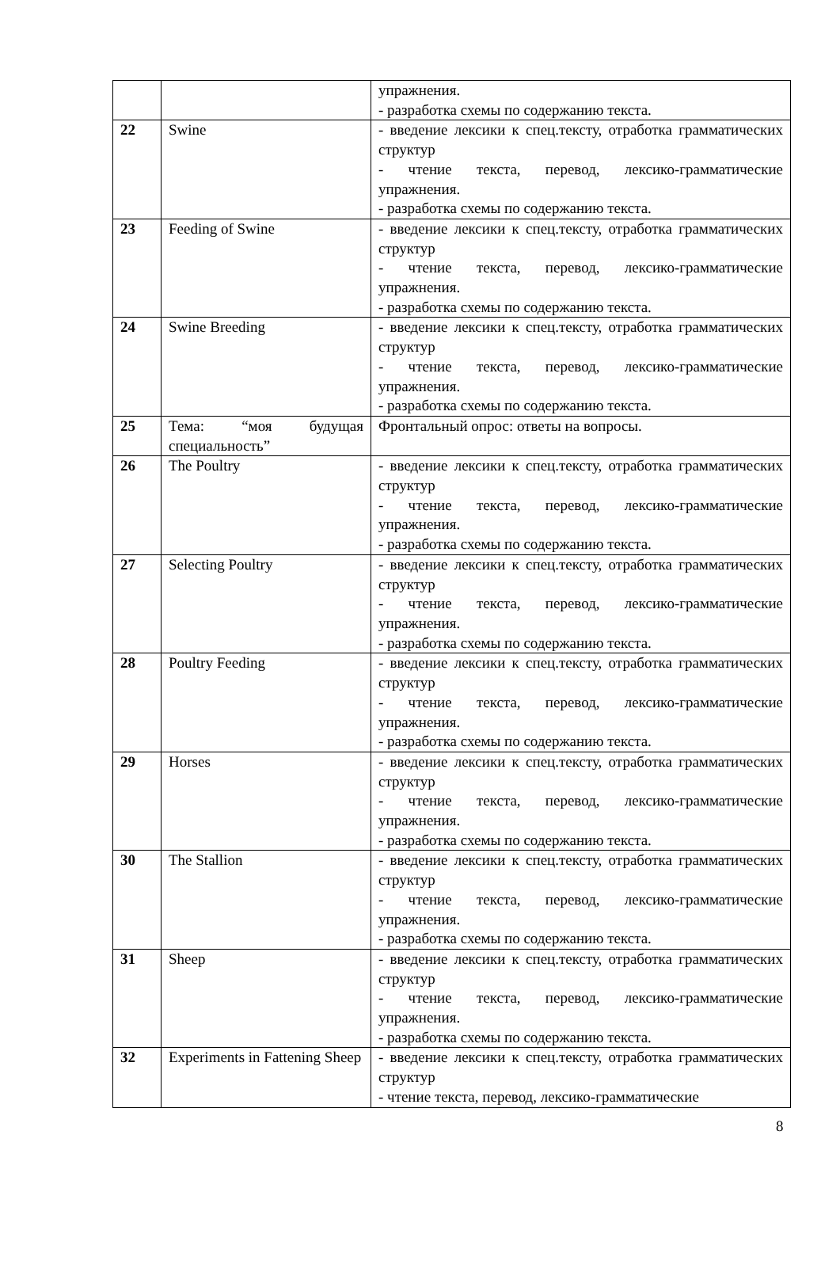| | | упражнения. - разработка схемы по содержанию текста. |
| 22 | Swine | - введение лексики к спец.тексту, отработка грамматических структур - чтение текста, перевод, лексико-грамматические упражнения. - разработка схемы по содержанию текста. |
| 23 | Feeding of Swine | - введение лексики к спец.тексту, отработка грамматических структур - чтение текста, перевод, лексико-грамматические упражнения. - разработка схемы по содержанию текста. |
| 24 | Swine Breeding | - введение лексики к спец.тексту, отработка грамматических структур - чтение текста, перевод, лексико-грамматические упражнения. - разработка схемы по содержанию текста. |
| 25 | Тема: “моя будущая специальность” | Фронтальный опрос: ответы на вопросы. |
| 26 | The Poultry | - введение лексики к спец.тексту, отработка грамматических структур - чтение текста, перевод, лексико-грамматические упражнения. - разработка схемы по содержанию текста. |
| 27 | Selecting Poultry | - введение лексики к спец.тексту, отработка грамматических структур - чтение текста, перевод, лексико-грамматические упражнения. - разработка схемы по содержанию текста. |
| 28 | Poultry Feeding | - введение лексики к спец.тексту, отработка грамматических структур - чтение текста, перевод, лексико-грамматические упражнения. - разработка схемы по содержанию текста. |
| 29 | Horses | - введение лексики к спец.тексту, отработка грамматических структур - чтение текста, перевод, лексико-грамматические упражнения. - разработка схемы по содержанию текста. |
| 30 | The Stallion | - введение лексики к спец.тексту, отработка грамматических структур - чтение текста, перевод, лексико-грамматические упражнения. - разработка схемы по содержанию текста. |
| 31 | Sheep | - введение лексики к спец.тексту, отработка грамматических структур - чтение текста, перевод, лексико-грамматические упражнения. - разработка схемы по содержанию текста. |
| 32 | Experiments in Fattening Sheep | - введение лексики к спец.тексту, отработка грамматических структур - чтение текста, перевод, лексико-грамматические |
8